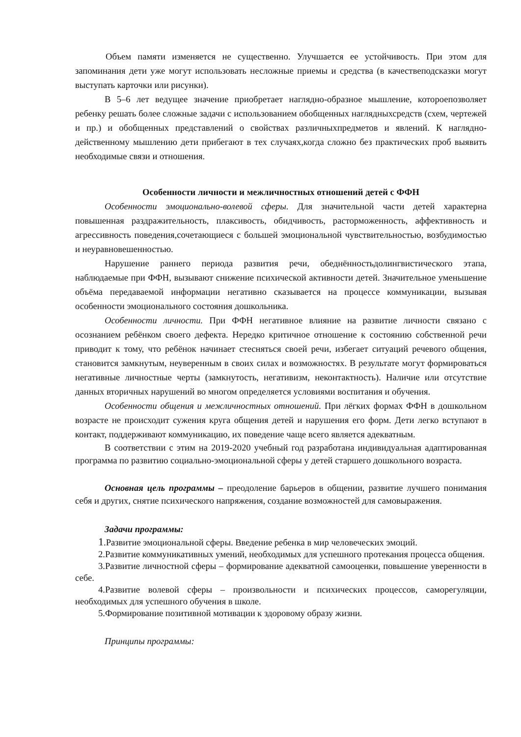Объем памяти изменяется не существенно. Улучшается ее устойчивость. При этом для запоминания дети уже могут использовать несложные приемы и средства (в качествеподсказки могут выступать карточки или рисунки).
В 5–6 лет ведущее значение приобретает наглядно-образное мышление, котороепозволяет ребенку решать более сложные задачи с использованием обобщенных наглядныхсредств (схем, чертежей и пр.) и обобщенных представлений о свойствах различныхпредметов и явлений. К наглядно-действенному мышлению дети прибегают в тех случаях,когда сложно без практических проб выявить необходимые связи и отношения.
Особенности личности и межличностных отношений детей с ФФН
Особенности эмоционально-волевой сферы. Для значительной части детей характерна повышенная раздражительность, плаксивость, обидчивость, расторможенность, аффективность и агрессивность поведения,сочетающиеся с большей эмоциональной чувствительностью, возбудимостью и неуравновешенностью.
Нарушение раннего периода развития речи, обеднённостьдолингвистического этапа, наблюдаемые при ФФН, вызывают снижение психической активности детей. Значительное уменьшение объёма передаваемой информации негативно сказывается на процессе коммуникации, вызывая особенности эмоционального состояния дошкольника.
Особенности личности. При ФФН негативное влияние на развитие личности связано с осознанием ребёнком своего дефекта. Нередко критичное отношение к состоянию собственной речи приводит к тому, что ребёнок начинает стесняться своей речи, избегает ситуаций речевого общения, становится замкнутым, неуверенным в своих силах и возможностях. В результате могут формироваться негативные личностные черты (замкнутость, негативизм, неконтактность). Наличие или отсутствие данных вторичных нарушений во многом определяется условиями воспитания и обучения.
Особенности общения и межличностных отношений. При лёгких формах ФФН в дошкольном возрасте не происходит сужения круга общения детей и нарушения его форм. Дети легко вступают в контакт, поддерживают коммуникацию, их поведение чаще всего является адекватным.
В соответствии с этим на 2019-2020 учебный год разработана индивидуальная адаптированная программа по развитию социально-эмоциональной сферы у детей старшего дошкольного возраста.
Основная цель программы – преодоление барьеров в общении, развитие лучшего понимания себя и других, снятие психического напряжения, создание возможностей для самовыражения.
Задачи программы:
1.Развитие эмоциональной сферы. Введение ребенка в мир человеческих эмоций.
2.Развитие коммуникативных умений, необходимых для успешного протекания процесса общения.
3.Развитие личностной сферы – формирование адекватной самооценки, повышение уверенности в себе.
4.Развитие волевой сферы – произвольности и психических процессов, саморегуляции, необходимых для успешного обучения в школе.
5.Формирование позитивной мотивации к здоровому образу жизни.
Принципы программы: